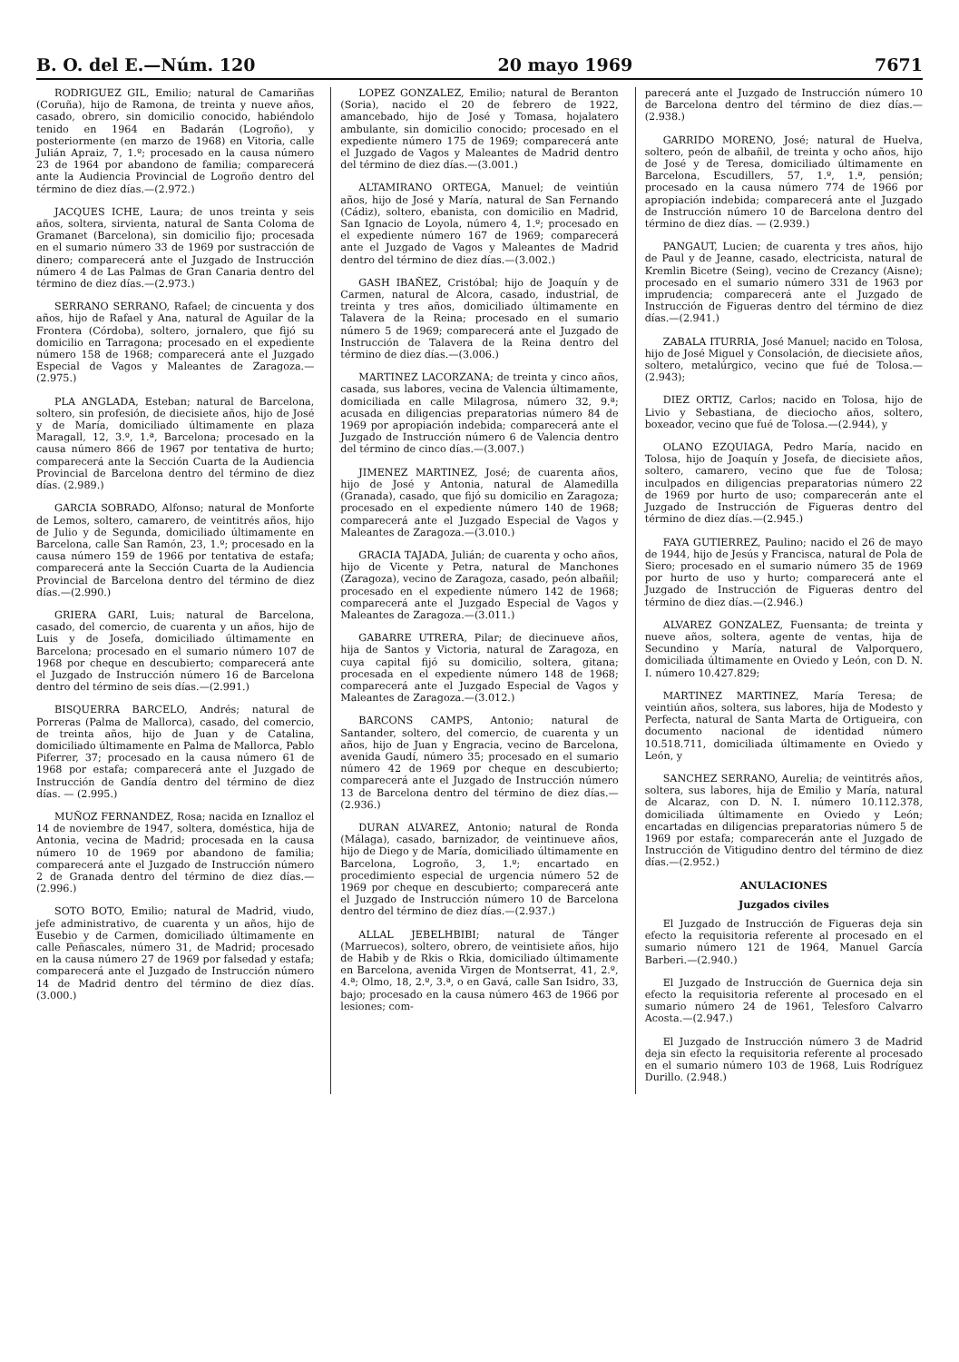B. O. del E.—Núm. 120 20 mayo 1969 7671
RODRIGUEZ GIL, Emilio; natural de Camariñas (Coruña), hijo de Ramona, de treinta y nueve años, casado, obrero, sin domicilio conocido, habiéndolo tenido en 1964 en Badarán (Logroño), y posteriormente (en marzo de 1968) en Vitoria, calle Julián Apraiz, 7, 1.º; procesado en la causa número 23 de 1964 por abandono de familia; comparecerá ante la Audiencia Provincial de Logroño dentro del término de diez días.—(2.972.)
JACQUES ICHE, Laura; de unos treinta y seis años, soltera, sirvienta, natural de Santa Coloma de Gramanet (Barcelona), sin domicilio fijo; procesada en el sumario número 33 de 1969 por sustracción de dinero; comparecerá ante el Juzgado de Instrucción número 4 de Las Palmas de Gran Canaria dentro del término de diez días.—(2.973.)
SERRANO SERRANO, Rafael; de cincuenta y dos años, hijo de Rafael y Ana, natural de Aguilar de la Frontera (Córdoba), soltero, jornalero, que fijó su domicilio en Tarragona; procesado en el expediente número 158 de 1968; comparecerá ante el Juzgado Especial de Vagos y Maleantes de Zaragoza.—(2.975.)
PLA ANGLADA, Esteban; natural de Barcelona, soltero, sin profesión, de diecisiete años, hijo de José y de María, domiciliado últimamente en plaza Maragall, 12, 3.º, 1.ª, Barcelona; procesado en la causa número 866 de 1967 por tentativa de hurto; comparecerá ante la Sección Cuarta de la Audiencia Provincial de Barcelona dentro del término de diez días. (2.989.)
GARCIA SOBRADO, Alfonso; natural de Monforte de Lemos, soltero, camarero, de veintitrés años, hijo de Julio y de Segunda, domiciliado últimamente en Barcelona, calle San Ramón, 23, 1.º; procesado en la causa número 159 de 1966 por tentativa de estafa; comparecerá ante la Sección Cuarta de la Audiencia Provincial de Barcelona dentro del término de diez días.—(2.990.)
GRIERA GARI, Luis; natural de Barcelona, casado, del comercio, de cuarenta y un años, hijo de Luis y de Josefa, domiciliado últimamente en Barcelona; procesado en el sumario número 107 de 1968 por cheque en descubierto; comparecerá ante el Juzgado de Instrucción número 16 de Barcelona dentro del término de seis días.—(2.991.)
BISQUERRA BARCELO, Andrés; natural de Porreras (Palma de Mallorca), casado, del comercio, de treinta años, hijo de Juan y de Catalina, domiciliado últimamente en Palma de Mallorca, Pablo Piferrer, 37; procesado en la causa número 61 de 1968 por estafa; comparecerá ante el Juzgado de Instrucción de Gandía dentro del término de diez días. — (2.995.)
MUÑOZ FERNANDEZ, Rosa; nacida en Iznalloz el 14 de noviembre de 1947, soltera, doméstica, hija de Antonia, vecina de Madrid; procesada en la causa número 10 de 1969 por abandono de familia; comparecerá ante el Juzgado de Instrucción número 2 de Granada dentro del término de diez días.—(2.996.)
SOTO BOTO, Emilio; natural de Madrid, viudo, jefe administrativo, de cuarenta y un años, hijo de Eusebio y de Carmen, domiciliado últimamente en calle Peñascales, número 31, de Madrid; procesado en la causa número 27 de 1969 por falsedad y estafa; comparecerá ante el Juzgado de Instrucción número 14 de Madrid dentro del término de diez días. (3.000.)
LOPEZ GONZALEZ, Emilio; natural de Beranton (Soria), nacido el 20 de febrero de 1922, amancebado, hijo de José y Tomasa, hojalatero ambulante, sin domicilio conocido; procesado en el expediente número 175 de 1969; comparecerá ante el Juzgado de Vagos y Maleantes de Madrid dentro del término de diez días.—(3.001.)
ALTAMIRANO ORTEGA, Manuel; de veintiún años, hijo de José y María, natural de San Fernando (Cádiz), soltero, ebanista, con domicilio en Madrid, San Ignacio de Loyola, número 4, 1.º; procesado en el expediente número 167 de 1969; comparecerá ante el Juzgado de Vagos y Maleantes de Madrid dentro del término de diez días.—(3.002.)
GASH IBAÑEZ, Cristóbal; hijo de Joaquín y de Carmen, natural de Alcora, casado, industrial, de treinta y tres años, domiciliado últimamente en Talavera de la Reina; procesado en el sumario número 5 de 1969; comparecerá ante el Juzgado de Instrucción de Talavera de la Reina dentro del término de diez días.—(3.006.)
MARTINEZ LACORZANA; de treinta y cinco años, casada, sus labores, vecina de Valencia últimamente, domiciliada en calle Milagrosa, número 32, 9.ª; acusada en diligencias preparatorias número 84 de 1969 por apropiación indebida; comparecerá ante el Juzgado de Instrucción número 6 de Valencia dentro del término de cinco días.—(3.007.)
JIMENEZ MARTINEZ, José; de cuarenta años, hijo de José y Antonia, natural de Alamedilla (Granada), casado, que fijó su domicilio en Zaragoza; procesado en el expediente número 140 de 1968; comparecerá ante el Juzgado Especial de Vagos y Maleantes de Zaragoza.—(3.010.)
GRACIA TAJADA, Julián; de cuarenta y ocho años, hijo de Vicente y Petra, natural de Manchones (Zaragoza), vecino de Zaragoza, casado, peón albañil; procesado en el expediente número 142 de 1968; comparecerá ante el Juzgado Especial de Vagos y Maleantes de Zaragoza.—(3.011.)
GABARRE UTRERA, Pilar; de diecinueve años, hija de Santos y Victoria, natural de Zaragoza, en cuya capital fijó su domicilio, soltera, gitana; procesada en el expediente número 148 de 1968; comparecerá ante el Juzgado Especial de Vagos y Maleantes de Zaragoza.—(3.012.)
BARCONS CAMPS, Antonio; natural de Santander, soltero, del comercio, de cuarenta y un años, hijo de Juan y Engracia, vecino de Barcelona, avenida Gaudí, número 35; procesado en el sumario número 42 de 1969 por cheque en descubierto; comparecerá ante el Juzgado de Instrucción número 13 de Barcelona dentro del término de diez días.—(2.936.)
DURAN ALVAREZ, Antonio; natural de Ronda (Málaga), casado, barnizador, de veintinueve años, hijo de Diego y de María, domiciliado últimamente en Barcelona, Logroño, 3, 1.º; encartado en procedimiento especial de urgencia número 52 de 1969 por cheque en descubierto; comparecerá ante el Juzgado de Instrucción número 10 de Barcelona dentro del término de diez días.—(2.937.)
ALLAL JEBELHBIBI; natural de Tánger (Marruecos), soltero, obrero, de veintisiete años, hijo de Habib y de Rkis o Rkia, domiciliado últimamente en Barcelona, avenida Virgen de Montserrat, 41, 2.º, 4.ª; Olmo, 18, 2.º, 3.ª, o en Gavá, calle San Isidro, 33, bajo; procesado en la causa número 463 de 1966 por lesiones; com-
parecerá ante el Juzgado de Instrucción número 10 de Barcelona dentro del término de diez días.—(2.938.)
GARRIDO MORENO, José; natural de Huelva, soltero, peón de albañil, de treinta y ocho años, hijo de José y de Teresa, domiciliado últimamente en Barcelona, Escudillers, 57, 1.º, 1.ª, pensión; procesado en la causa número 774 de 1966 por apropiación indebida; comparecerá ante el Juzgado de Instrucción número 10 de Barcelona dentro del término de diez días. — (2.939.)
PANGAUT, Lucien; de cuarenta y tres años, hijo de Paul y de Jeanne, casado, electricista, natural de Kremlin Bicetre (Seing), vecino de Crezancy (Aisne); procesado en el sumario número 331 de 1963 por imprudencia; comparecerá ante el Juzgado de Instrucción de Figueras dentro del término de diez días.—(2.941.)
ZABALA ITURRIA, José Manuel; nacido en Tolosa, hijo de José Miguel y Consolación, de diecisiete años, soltero, metalúrgico, vecino que fué de Tolosa.—(2.943);
DIEZ ORTIZ, Carlos; nacido en Tolosa, hijo de Livio y Sebastiana, de dieciocho años, soltero, boxeador, vecino que fué de Tolosa.—(2.944), y
OLANO EZQUIAGA, Pedro María, nacido en Tolosa, hijo de Joaquín y Josefa, de diecisiete años, soltero, camarero, vecino que fue de Tolosa; inculpados en diligencias preparatorias número 22 de 1969 por hurto de uso; comparecerán ante el Juzgado de Instrucción de Figueras dentro del término de diez días.—(2.945.)
FAYA GUTIERREZ, Paulino; nacido el 26 de mayo de 1944, hijo de Jesús y Francisca, natural de Pola de Siero; procesado en el sumario número 35 de 1969 por hurto de uso y hurto; comparecerá ante el Juzgado de Instrucción de Figueras dentro del término de diez días.—(2.946.)
ALVAREZ GONZALEZ, Fuensanta; de treinta y nueve años, soltera, agente de ventas, hija de Secundino y María, natural de Valporquero, domiciliada últimamente en Oviedo y León, con D. N. I. número 10.427.829;
MARTINEZ MARTINEZ, María Teresa; de veintiún años, soltera, sus labores, hija de Modesto y Perfecta, natural de Santa Marta de Ortigueira, con documento nacional de identidad número 10.518.711, domiciliada últimamente en Oviedo y León, y
SANCHEZ SERRANO, Aurelia; de veintitrés años, soltera, sus labores, hija de Emilio y María, natural de Alcaraz, con D. N. I. número 10.112.378, domiciliada últimamente en Oviedo y León; encartadas en diligencias preparatorias número 5 de 1969 por estafa; comparecerán ante el Juzgado de Instrucción de Vitigudino dentro del término de diez días.—(2.952.)
ANULACIONES
Juzgados civiles
El Juzgado de Instrucción de Figueras deja sin efecto la requisitoria referente al procesado en el sumario número 121 de 1964, Manuel García Barberi.—(2.940.)
El Juzgado de Instrucción de Guernica deja sin efecto la requisitoria referente al procesado en el sumario número 24 de 1961, Telesforo Calvarro Acosta.—(2.947.)
El Juzgado de Instrucción número 3 de Madrid deja sin efecto la requisitoria referente al procesado en el sumario número 103 de 1968, Luis Rodríguez Durillo. (2.948.)